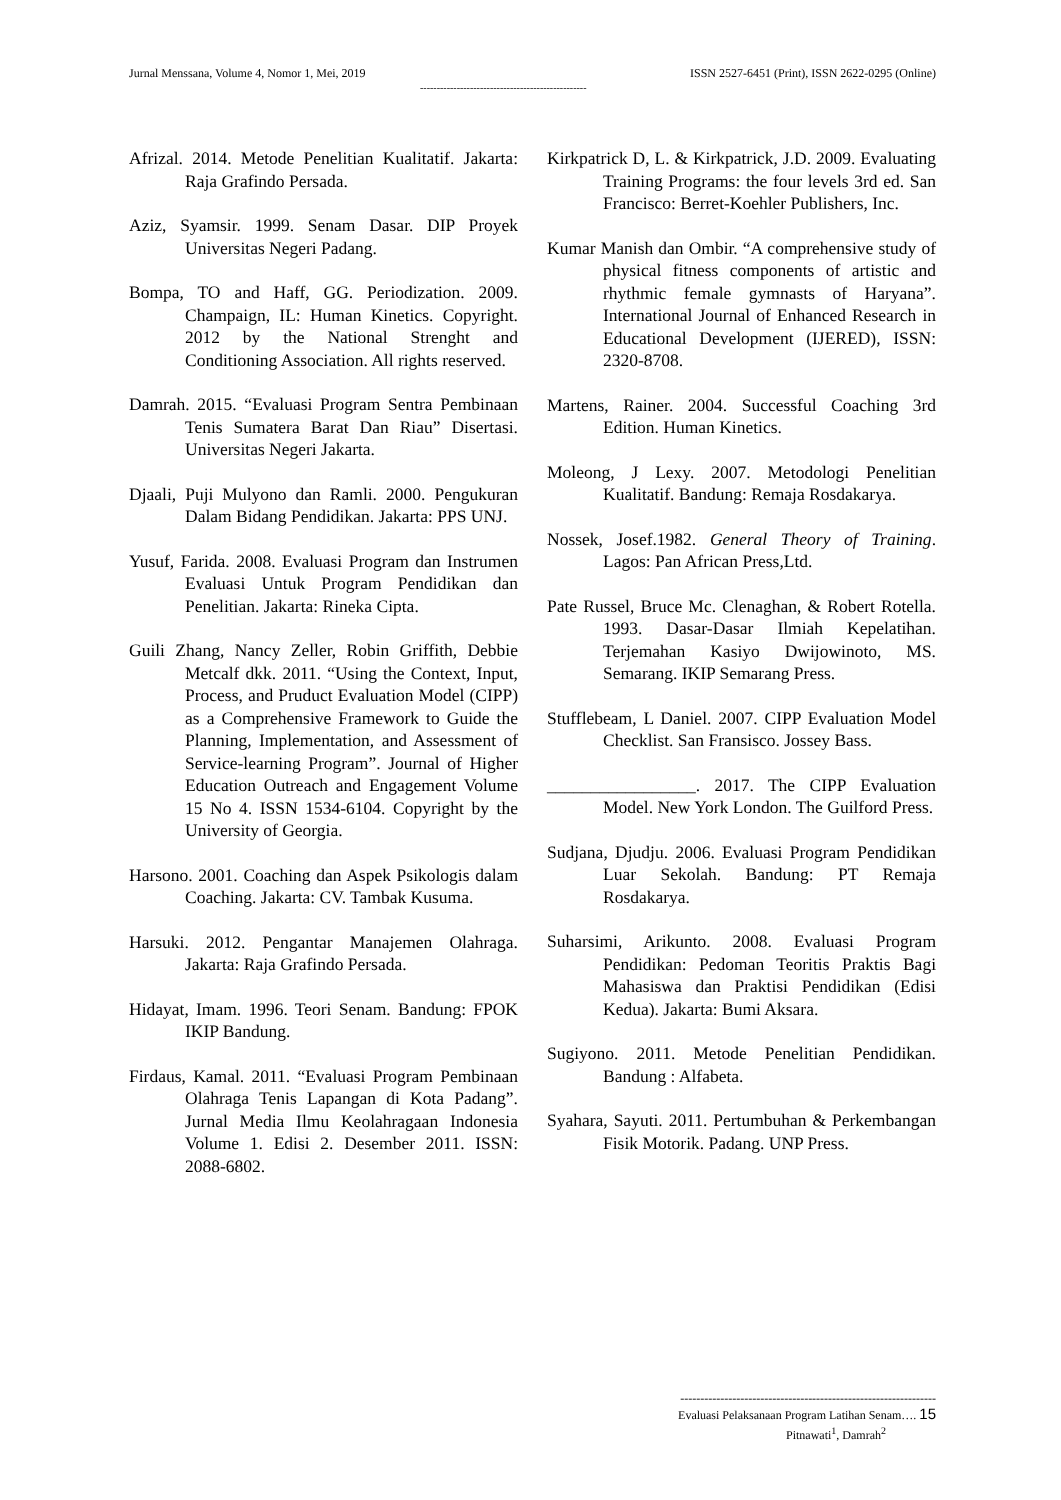Jurnal Menssana, Volume 4, Nomor 1, Mei, 2019 ISSN 2527-6451 (Print), ISSN 2622-0295 (Online)
--------------------------------------------------
Afrizal. 2014. Metode Penelitian Kualitatif. Jakarta: Raja Grafindo Persada.
Aziz, Syamsir. 1999. Senam Dasar. DIP Proyek Universitas Negeri Padang.
Bompa, TO and Haff, GG. Periodization. 2009. Champaign, IL: Human Kinetics. Copyright. 2012 by the National Strenght and Conditioning Association. All rights reserved.
Damrah. 2015. “Evaluasi Program Sentra Pembinaan Tenis Sumatera Barat Dan Riau” Disertasi. Universitas Negeri Jakarta.
Djaali, Puji Mulyono dan Ramli. 2000. Pengukuran Dalam Bidang Pendidikan. Jakarta: PPS UNJ.
Yusuf, Farida. 2008. Evaluasi Program dan Instrumen Evaluasi Untuk Program Pendidikan dan Penelitian. Jakarta: Rineka Cipta.
Guili Zhang, Nancy Zeller, Robin Griffith, Debbie Metcalf dkk. 2011. “Using the Context, Input, Process, and Pruduct Evaluation Model (CIPP) as a Comprehensive Framework to Guide the Planning, Implementation, and Assessment of Service-learning Program”. Journal of Higher Education Outreach and Engagement Volume 15 No 4. ISSN 1534-6104. Copyright by the University of Georgia.
Harsono. 2001. Coaching dan Aspek Psikologis dalam Coaching. Jakarta: CV. Tambak Kusuma.
Harsuki. 2012. Pengantar Manajemen Olahraga. Jakarta: Raja Grafindo Persada.
Hidayat, Imam. 1996. Teori Senam. Bandung: FPOK IKIP Bandung.
Firdaus, Kamal. 2011. “Evaluasi Program Pembinaan Olahraga Tenis Lapangan di Kota Padang”. Jurnal Media Ilmu Keolahragaan Indonesia Volume 1. Edisi 2. Desember 2011. ISSN: 2088-6802.
Kirkpatrick D, L. & Kirkpatrick, J.D. 2009. Evaluating Training Programs: the four levels 3rd ed. San Francisco: Berret-Koehler Publishers, Inc.
Kumar Manish dan Ombir. “A comprehensive study of physical fitness components of artistic and rhythmic female gymnasts of Haryana”. International Journal of Enhanced Research in Educational Development (IJERED), ISSN: 2320-8708.
Martens, Rainer. 2004. Successful Coaching 3rd Edition. Human Kinetics.
Moleong, J Lexy. 2007. Metodologi Penelitian Kualitatif. Bandung: Remaja Rosdakarya.
Nossek, Josef.1982. General Theory of Training. Lagos: Pan African Press,Ltd.
Pate Russel, Bruce Mc. Clenaghan, & Robert Rotella. 1993. Dasar-Dasar Ilmiah Kepelatihan. Terjemahan Kasiyo Dwijowinoto, MS. Semarang. IKIP Semarang Press.
Stufflebeam, L Daniel. 2007. CIPP Evaluation Model Checklist. San Fransisco. Jossey Bass.
_________________. 2017. The CIPP Evaluation Model. New York London. The Guilford Press.
Sudjana, Djudju. 2006. Evaluasi Program Pendidikan Luar Sekolah. Bandung: PT Remaja Rosdakarya.
Suharsimi, Arikunto. 2008. Evaluasi Program Pendidikan: Pedoman Teoritis Praktis Bagi Mahasiswa dan Praktisi Pendidikan (Edisi Kedua). Jakarta: Bumi Aksara.
Sugiyono. 2011. Metode Penelitian Pendidikan. Bandung : Alfabeta.
Syahara, Sayuti. 2011. Pertumbuhan & Perkembangan Fisik Motorik. Padang. UNP Press.
----------------------------------------------------------------
Evaluasi Pelaksanaan Program Latihan Senam…. 15
Pitnawati<sup>1</sup>, Damrah<sup>2</sup>